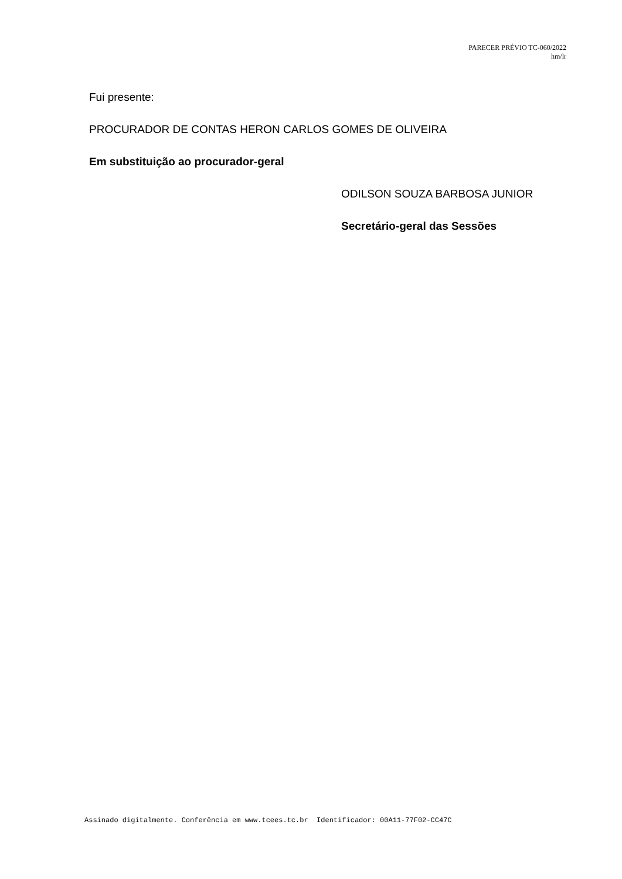PARECER PRÉVIO TC-060/2022
hm/lr
Fui presente:
PROCURADOR DE CONTAS HERON CARLOS GOMES DE OLIVEIRA
Em substituição ao procurador-geral
ODILSON SOUZA BARBOSA JUNIOR
Secretário-geral das Sessões
Assinado digitalmente. Conferência em www.tcees.tc.br Identificador: 00A11-77F02-CC47C